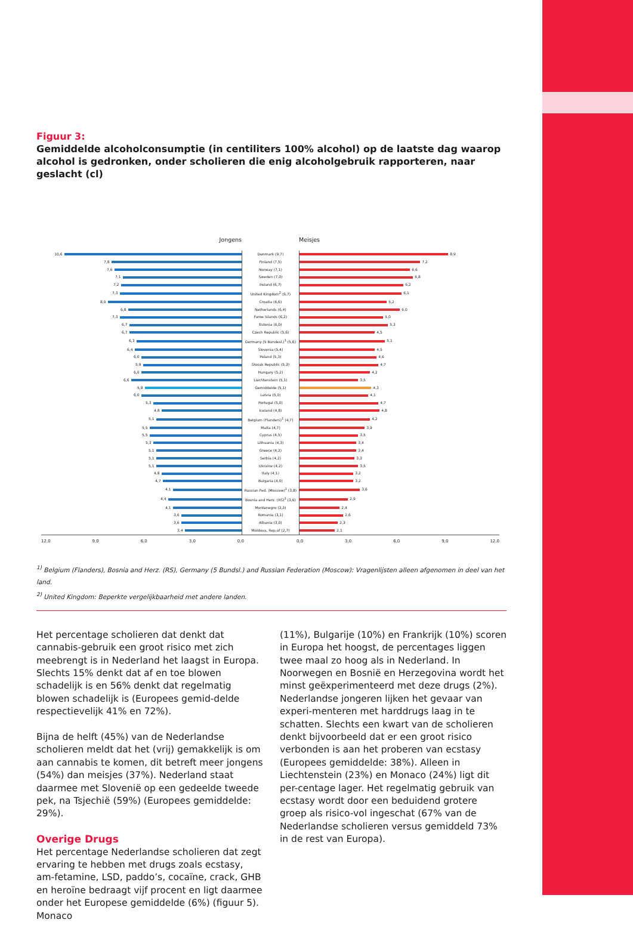Figuur 3:
Gemiddelde alcoholconsumptie (in centiliters 100% alcohol) op de laatste dag waarop alcohol is gedronken, onder scholieren die enig alcoholgebruik rapporteren, naar geslacht (cl)
Jongens Meisjes
| 10,6 | Denmark (9,7) | 8,9 |
| 7,8 | Finland (7,5) | 7,2 |
| 7,6 | Norway (7,1) | 6,6 |
| 7,1 | Sweden (7,0) | 6,8 |
| 7,2 | Ireland (6,7) | 6,2 |
| 7,3 | United Kingdom<sup>2</sup> (6,7) | 6,1 |
| 8,0 | Croatia (6,6) | 5,2 |
| 6,8 | Netherlands (6,4) | 6,0 |
| 7,3 | Faroe Islands (6,2) | 5,0 |
| 6,7 | Estonia (6,0) | 5,3 |
| 6,7 | Czech Republic (5,6) | 4,5 |
| 6,3 | Germany (5 Bundesl.)<sup>1</sup> (5,6) | 5,1 |
| 6,4 | Slovenia (5,4) | 4,5 |
| 6,0 | Poland (5,3) | 4,6 |
| 5,9 | Slovak Republic (5,3) | 4,7 |
| 6,0 | Hungary (5,2) | 4,2 |
| 6,6 | Liechtenstein (5,1) | 3,5 |
| 5,8 | Gemiddelde (5,1) | 4,3 |
| 6,0 | Latvia (5,0) | 4,1 |
| 5,3 | Portugal (5,0) | 4,7 |
| 4,8 | Iceland (4,8) | 4,8 |
| 5,1 | Belgium (Flanders)<sup>1</sup> (4,7) | 4,2 |
| 5,5 | Malta (4,7) | 3,9 |
| 5,5 | Cyprus (4,5) | 3,5 |
| 5,3 | Lithuania (4,3) | 3,4 |
| 5,1 | Greece (4,2) | 3,4 |
| 5,1 | Serbia (4,2) | 3,3 |
| 5,1 | Ukraine (4,2) | 3,5 |
| 4,8 | Italy (4,1) | 3,2 |
| 4,7 | Bulgaria (4,0) | 3,2 |
| 4,1 | Russian Fed. (Moscow)<sup>1</sup> (3,8) | 3,6 |
| 4,4 | Bosnia and Herz. (RS)<sup>1</sup> (3,6) | 2,9 |
| 4,1 | Montenegro (3,3) | 2,4 |
| 3,6 | Romania (3,1) | 2,6 |
| 3,6 | Albania (3,0) | 2,3 |
| 3,4 | Moldova, Rep.of (2,7) | 2,1 |
12,0 9,0 6,0 3,0 0,0 0,0 3,0 6,0 9,0 12,0
<sup>1)</sup> Belgium (Flanders), Bosnia and Herz. (RS), Germany (5 Bundsl.) and Russian Federation (Moscow): Vragenlijsten alleen afgenomen in deel van het land.
<sup>2)</sup> United Kingdom: Beperkte vergelijkbaarheid met andere landen.
Het percentage scholieren dat denkt dat cannabis-gebruik een groot risico met zich meebrengt is in Nederland het laagst in Europa. Slechts 15% denkt dat af en toe blowen schadelijk is en 56% denkt dat regelmatig blowen schadelijk is (Europees gemid-delde respectievelijk 41% en 72%).
Bijna de helft (45%) van de Nederlandse scholieren meldt dat het (vrij) gemakkelijk is om aan cannabis te komen, dit betreft meer jongens (54%) dan meisjes (37%). Nederland staat daarmee met Slovenië op een gedeelde tweede pek, na Tsjechië (59%) (Europees gemiddelde: 29%).
Overige Drugs
Het percentage Nederlandse scholieren dat zegt ervaring te hebben met drugs zoals ecstasy, am-fetamine, LSD, paddo’s, cocaïne, crack, GHB en heroïne bedraagt vijf procent en ligt daarmee onder het Europese gemiddelde (6%) (figuur 5). Monaco
(11%), Bulgarije (10%) en Frankrijk (10%) scoren in Europa het hoogst, de percentages liggen twee maal zo hoog als in Nederland. In Noorwegen en Bosnië en Herzegovina wordt het minst geëxperimenteerd met deze drugs (2%).
Nederlandse jongeren lijken het gevaar van experi-menteren met harddrugs laag in te schatten. Slechts een kwart van de scholieren denkt bijvoorbeeld dat er een groot risico verbonden is aan het proberen van ecstasy (Europees gemiddelde: 38%). Alleen in Liechtenstein (23%) en Monaco (24%) ligt dit per-centage lager. Het regelmatig gebruik van ecstasy wordt door een beduidend grotere groep als risico-vol ingeschat (67% van de Nederlandse scholieren versus gemiddeld 73% in de rest van Europa).